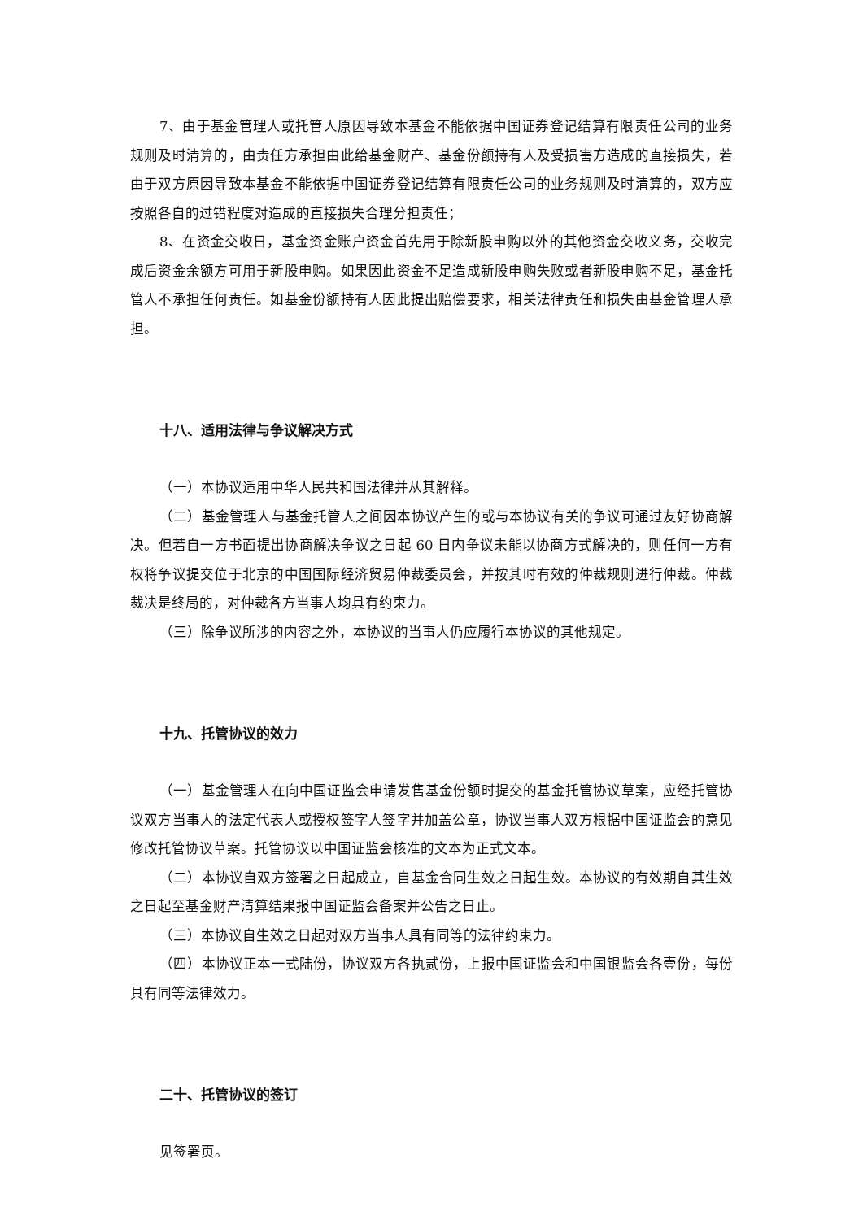7、由于基金管理人或托管人原因导致本基金不能依据中国证券登记结算有限责任公司的业务规则及时清算的，由责任方承担由此给基金财产、基金份额持有人及受损害方造成的直接损失，若由于双方原因导致本基金不能依据中国证券登记结算有限责任公司的业务规则及时清算的，双方应按照各自的过错程度对造成的直接损失合理分担责任；
8、在资金交收日，基金资金账户资金首先用于除新股申购以外的其他资金交收义务，交收完成后资金余额方可用于新股申购。如果因此资金不足造成新股申购失败或者新股申购不足，基金托管人不承担任何责任。如基金份额持有人因此提出赔偿要求，相关法律责任和损失由基金管理人承担。
十八、适用法律与争议解决方式
（一）本协议适用中华人民共和国法律并从其解释。
（二）基金管理人与基金托管人之间因本协议产生的或与本协议有关的争议可通过友好协商解决。但若自一方书面提出协商解决争议之日起 60 日内争议未能以协商方式解决的，则任何一方有权将争议提交位于北京的中国国际经济贸易仲裁委员会，并按其时有效的仲裁规则进行仲裁。仲裁裁决是终局的，对仲裁各方当事人均具有约束力。
（三）除争议所涉的内容之外，本协议的当事人仍应履行本协议的其他规定。
十九、托管协议的效力
（一）基金管理人在向中国证监会申请发售基金份额时提交的基金托管协议草案，应经托管协议双方当事人的法定代表人或授权签字人签字并加盖公章，协议当事人双方根据中国证监会的意见修改托管协议草案。托管协议以中国证监会核准的文本为正式文本。
（二）本协议自双方签署之日起成立，自基金合同生效之日起生效。本协议的有效期自其生效之日起至基金财产清算结果报中国证监会备案并公告之日止。
（三）本协议自生效之日起对双方当事人具有同等的法律约束力。
（四）本协议正本一式陆份，协议双方各执贰份，上报中国证监会和中国银监会各壹份，每份具有同等法律效力。
二十、托管协议的签订
见签署页。